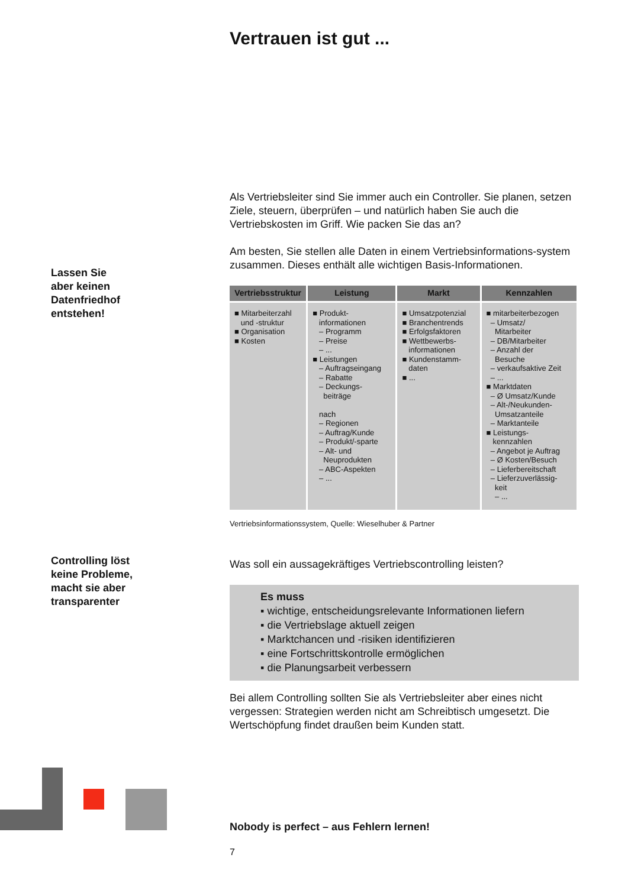Vertrauen ist gut ...
Als Vertriebsleiter sind Sie immer auch ein Controller. Sie planen, setzen Ziele, steuern, überprüfen – und natürlich haben Sie auch die Vertriebskosten im Griff. Wie packen Sie das an?
Am besten, Sie stellen alle Daten in einem Vertriebsinformations-system zusammen. Dieses enthält alle wichtigen Basis-Informationen.
| Vertriebsstruktur | Leistung | Markt | Kennzahlen |
| --- | --- | --- | --- |
| ■ Mitarbeiterzahl und -struktur ■ Organisation ■ Kosten | ■ Produkt- informationen – Programm – Preise – ... ■ Leistungen – Auftragseingang – Rabatte – Deckungs- beiträge nach – Regionen – Auftrag/Kunde – Produkt/-sparte – Alt- und Neuprodukten – ABC-Aspekten – ... | ■ Umsatzpotenzial ■ Branchentrends ■ Erfolgsfaktoren ■ Wettbewerbs- informationen ■ Kundenstamm- daten ■ ... | ■ mitarbeiterbezogen – Umsatz/ Mitarbeiter – DB/Mitarbeiter – Anzahl der Besuche – verkaufsaktive Zeit – ... ■ Marktdaten – Ø Umsatz/Kunde – Alt-/Neukunden- Umsatzanteile – Marktanteile ■ Leistungs- kennzahlen – Angebot je Auftrag – Ø Kosten/Besuch – Lieferbereitschaft – Lieferzuverlässig- keit – ... |
Vertriebsinformationssystem, Quelle: Wieselhuber & Partner
Was soll ein aussagekräftiges Vertriebscontrolling leisten?
Es muss
▪ wichtige, entscheidungsrelevante Informationen liefern
▪ die Vertriebslage aktuell zeigen
▪ Marktchancen und -risiken identifizieren
▪ eine Fortschrittskontrolle ermöglichen
▪ die Planungsarbeit verbessern
Bei allem Controlling sollten Sie als Vertriebsleiter aber eines nicht vergessen: Strategien werden nicht am Schreibtisch umgesetzt. Die Wertschöpfung findet draußen beim Kunden statt.
Nobody is perfect – aus Fehlern lernen!
7
Lassen Sie
aber keinen
Datenfriedhof
entstehen!
Controlling löst
keine Probleme,
macht sie aber
transparenter